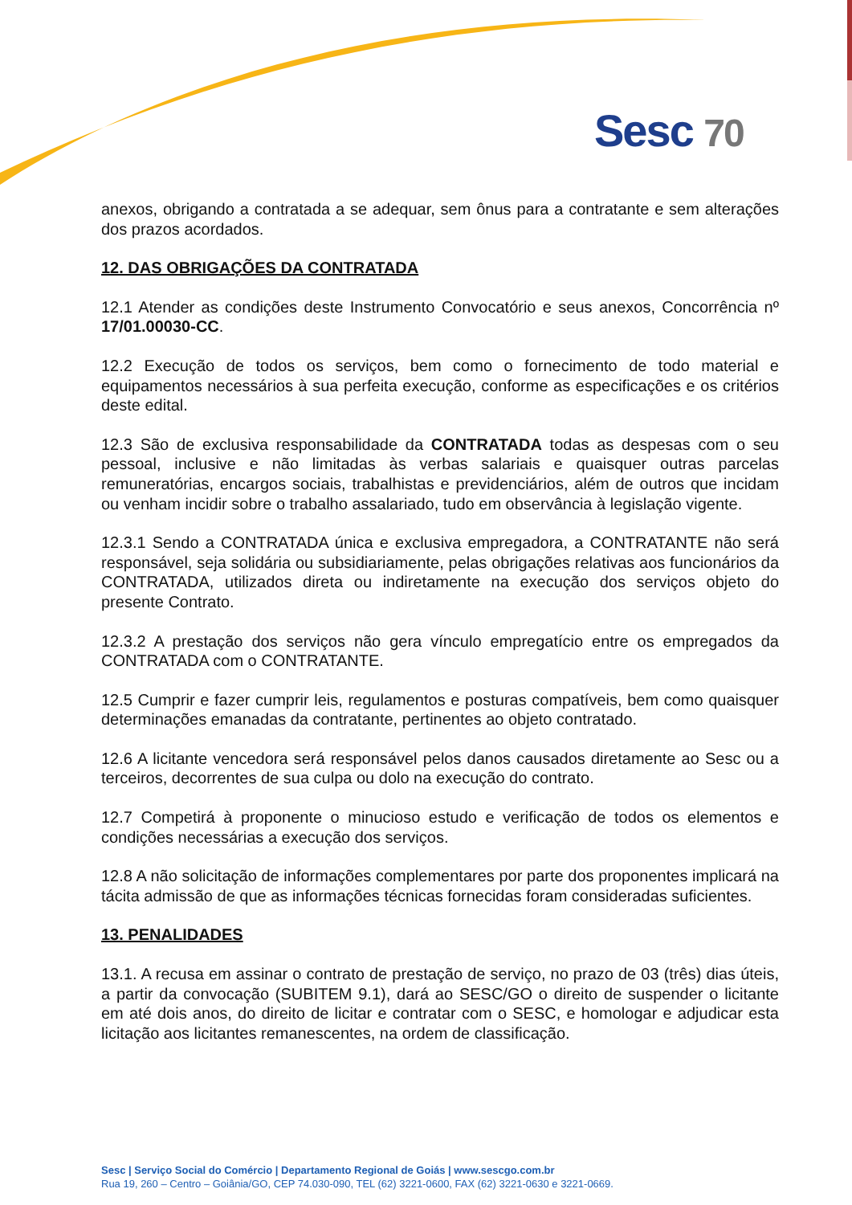Sesc 70
anexos, obrigando a contratada a se adequar, sem ônus para a contratante e sem alterações dos prazos acordados.
12. DAS OBRIGAÇÕES DA CONTRATADA
12.1 Atender as condições deste Instrumento Convocatório e seus anexos, Concorrência nº 17/01.00030-CC.
12.2 Execução de todos os serviços, bem como o fornecimento de todo material e equipamentos necessários à sua perfeita execução, conforme as especificações e os critérios deste edital.
12.3 São de exclusiva responsabilidade da CONTRATADA todas as despesas com o seu pessoal, inclusive e não limitadas às verbas salariais e quaisquer outras parcelas remuneratórias, encargos sociais, trabalhistas e previdenciários, além de outros que incidam ou venham incidir sobre o trabalho assalariado, tudo em observância à legislação vigente.
12.3.1 Sendo a CONTRATADA única e exclusiva empregadora, a CONTRATANTE não será responsável, seja solidária ou subsidiariamente, pelas obrigações relativas aos funcionários da CONTRATADA, utilizados direta ou indiretamente na execução dos serviços objeto do presente Contrato.
12.3.2 A prestação dos serviços não gera vínculo empregatício entre os empregados da CONTRATADA com o CONTRATANTE.
12.5 Cumprir e fazer cumprir leis, regulamentos e posturas compatíveis, bem como quaisquer determinações emanadas da contratante, pertinentes ao objeto contratado.
12.6 A licitante vencedora será responsável pelos danos causados diretamente ao Sesc ou a terceiros, decorrentes de sua culpa ou dolo na execução do contrato.
12.7 Competirá à proponente o minucioso estudo e verificação de todos os elementos e condições necessárias a execução dos serviços.
12.8 A não solicitação de informações complementares por parte dos proponentes implicará na tácita admissão de que as informações técnicas fornecidas foram consideradas suficientes.
13. PENALIDADES
13.1. A recusa em assinar o contrato de prestação de serviço, no prazo de 03 (três) dias úteis, a partir da convocação (SUBITEM 9.1), dará ao SESC/GO o direito de suspender o licitante em até dois anos, do direito de licitar e contratar com o SESC, e homologar e adjudicar esta licitação aos licitantes remanescentes, na ordem de classificação.
Sesc | Serviço Social do Comércio | Departamento Regional de Goiás | www.sescgo.com.br
Rua 19, 260 – Centro – Goiânia/GO, CEP 74.030-090, TEL (62) 3221-0600, FAX (62) 3221-0630 e 3221-0669.